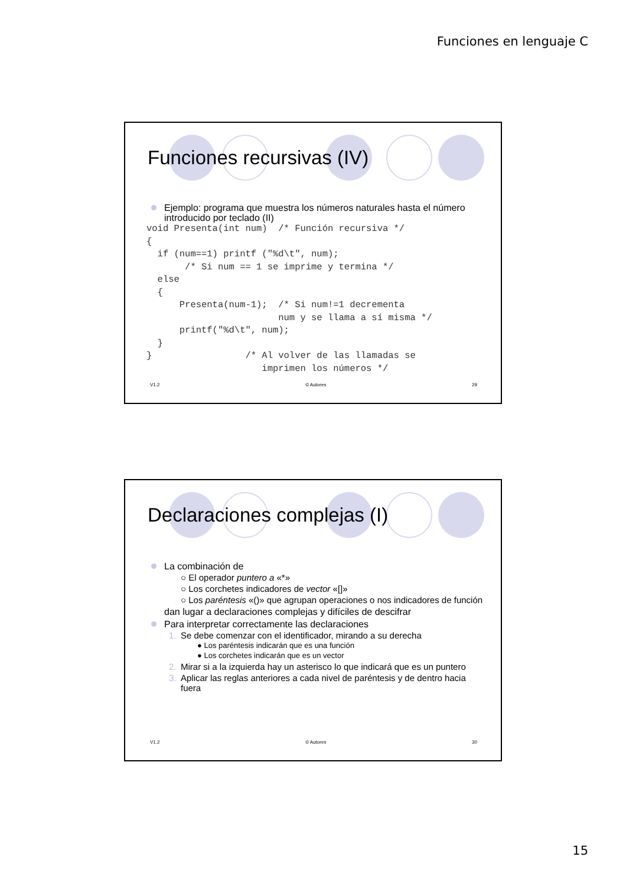Funciones en lenguaje C
Funciones recursivas (IV)
Ejemplo: programa que muestra los números naturales hasta el número introducido por teclado (II)
void Presenta(int num)  /* Función recursiva */
{
  if (num==1) printf ("%d\t", num);
       /* Si num == 1 se imprime y termina */
  else
  {
      Presenta(num-1);  /* Si num!=1 decrementa
                        num y se llama a sí misma */
      printf("%d\t", num);
  }
}                 /* Al volver de las llamadas se
                     imprimen los números */
V1.2 © Autores 29
Declaraciones complejas (I)
La combinación de
○ El operador puntero a «*»
○ Los corchetes indicadores de vector «[]»
○ Los paréntesis «()» que agrupan operaciones o nos indicadores de función
dan lugar a declaraciones complejas y difíciles de descifrar
Para interpretar correctamente las declaraciones
1. Se debe comenzar con el identificador, mirando a su derecha
● Los paréntesis indicarán que es una función
● Los corchetes indicarán que es un vector
2. Mirar si a la izquierda hay un asterisco lo que indicará que es un puntero
3. Aplicar las reglas anteriores a cada nivel de paréntesis y de dentro hacia fuera
V1.2 © Autores 30
15